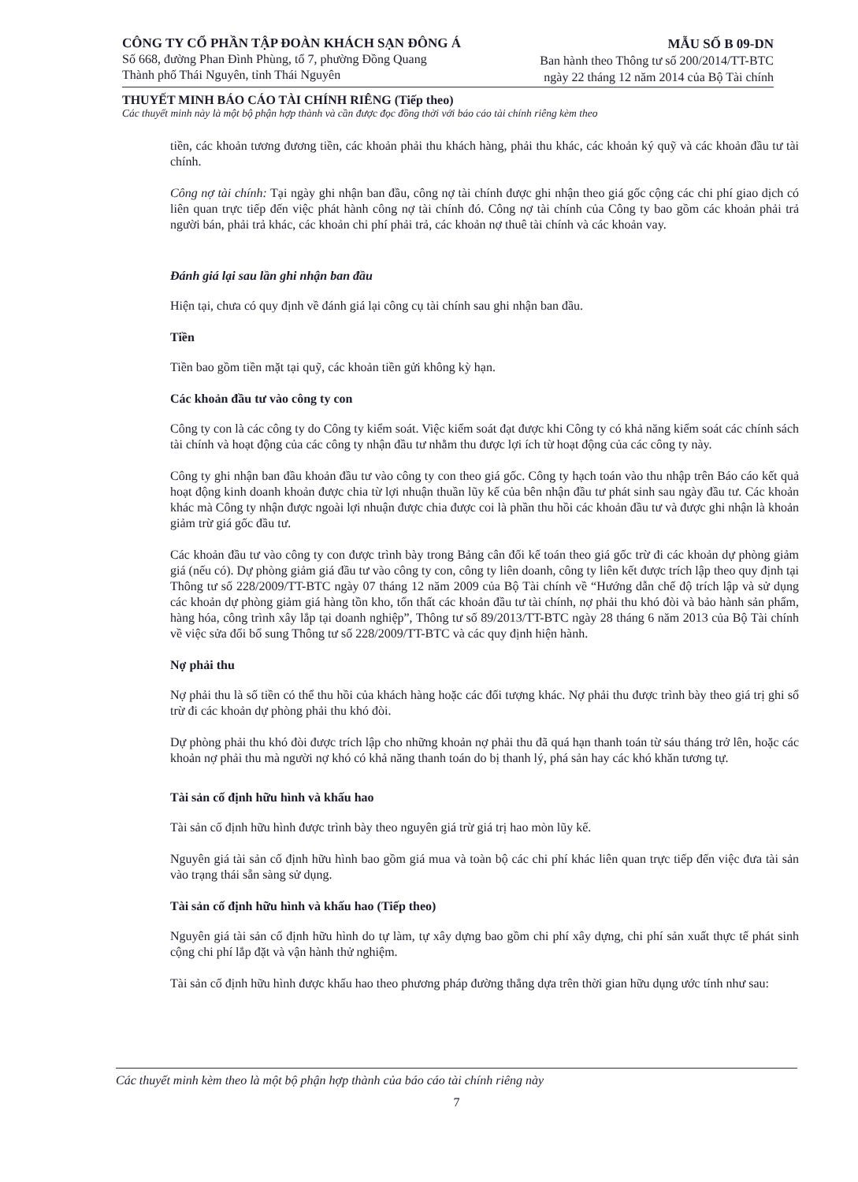CÔNG TY CỔ PHẦN TẬP ĐOÀN KHÁCH SẠN ĐÔNG Á
Số 668, đường Phan Đình Phùng, tổ 7, phường Đồng Quang
Thành phố Thái Nguyên, tỉnh Thái Nguyên
MẪU SỐ B 09-DN
Ban hành theo Thông tư số 200/2014/TT-BTC
ngày 22 tháng 12 năm 2014 của Bộ Tài chính
THUYẾT MINH BÁO CÁO TÀI CHÍNH RIÊNG (Tiếp theo)
Các thuyết minh này là một bộ phận hợp thành và cần được đọc đồng thời với báo cáo tài chính riêng kèm theo
tiền, các khoản tương đương tiền, các khoản phải thu khách hàng, phải thu khác, các khoản ký quỹ và các khoản đầu tư tài chính.
Công nợ tài chính: Tại ngày ghi nhận ban đầu, công nợ tài chính được ghi nhận theo giá gốc cộng các chi phí giao dịch có liên quan trực tiếp đến việc phát hành công nợ tài chính đó. Công nợ tài chính của Công ty bao gồm các khoản phải trả người bán, phải trả khác, các khoản chi phí phải trả, các khoản nợ thuê tài chính và các khoản vay.
Đánh giá lại sau lần ghi nhận ban đầu
Hiện tại, chưa có quy định về đánh giá lại công cụ tài chính sau ghi nhận ban đầu.
Tiền
Tiền bao gồm tiền mặt tại quỹ, các khoản tiền gửi không kỳ hạn.
Các khoản đầu tư vào công ty con
Công ty con là các công ty do Công ty kiểm soát. Việc kiểm soát đạt được khi Công ty có khả năng kiểm soát các chính sách tài chính và hoạt động của các công ty nhận đầu tư nhằm thu được lợi ích từ hoạt động của các công ty này.
Công ty ghi nhận ban đầu khoản đầu tư vào công ty con theo giá gốc. Công ty hạch toán vào thu nhập trên Báo cáo kết quả hoạt động kinh doanh khoản được chia từ lợi nhuận thuần lũy kế của bên nhận đầu tư phát sinh sau ngày đầu tư. Các khoản khác mà Công ty nhận được ngoài lợi nhuận được chia được coi là phần thu hồi các khoản đầu tư và được ghi nhận là khoản giảm trừ giá gốc đầu tư.
Các khoản đầu tư vào công ty con được trình bày trong Bảng cân đối kế toán theo giá gốc trừ đi các khoản dự phòng giảm giá (nếu có). Dự phòng giảm giá đầu tư vào công ty con, công ty liên doanh, công ty liên kết được trích lập theo quy định tại Thông tư số 228/2009/TT-BTC ngày 07 tháng 12 năm 2009 của Bộ Tài chính về “Hướng dẫn chế độ trích lập và sử dụng các khoản dự phòng giảm giá hàng tồn kho, tổn thất các khoản đầu tư tài chính, nợ phải thu khó đòi và bảo hành sản phẩm, hàng hóa, công trình xây lắp tại doanh nghiệp”, Thông tư số 89/2013/TT-BTC ngày 28 tháng 6 năm 2013 của Bộ Tài chính về việc sửa đổi bổ sung Thông tư số 228/2009/TT-BTC và các quy định hiện hành.
Nợ phải thu
Nợ phải thu là số tiền có thể thu hồi của khách hàng hoặc các đối tượng khác. Nợ phải thu được trình bày theo giá trị ghi sổ trừ đi các khoản dự phòng phải thu khó đòi.
Dự phòng phải thu khó đòi được trích lập cho những khoản nợ phải thu đã quá hạn thanh toán từ sáu tháng trở lên, hoặc các khoản nợ phải thu mà người nợ khó có khả năng thanh toán do bị thanh lý, phá sản hay các khó khăn tương tự.
Tài sản cố định hữu hình và khấu hao
Tài sản cố định hữu hình được trình bày theo nguyên giá trừ giá trị hao mòn lũy kế.
Nguyên giá tài sản cố định hữu hình bao gồm giá mua và toàn bộ các chi phí khác liên quan trực tiếp đến việc đưa tài sản vào trạng thái sẵn sàng sử dụng.
Tài sản cố định hữu hình và khấu hao (Tiếp theo)
Nguyên giá tài sản cố định hữu hình do tự làm, tự xây dựng bao gồm chi phí xây dựng, chi phí sản xuất thực tế phát sinh cộng chi phí lắp đặt và vận hành thử nghiệm.
Tài sản cố định hữu hình được khấu hao theo phương pháp đường thẳng dựa trên thời gian hữu dụng ước tính như sau:
Các thuyết minh kèm theo là một bộ phận hợp thành của báo cáo tài chính riêng này
7